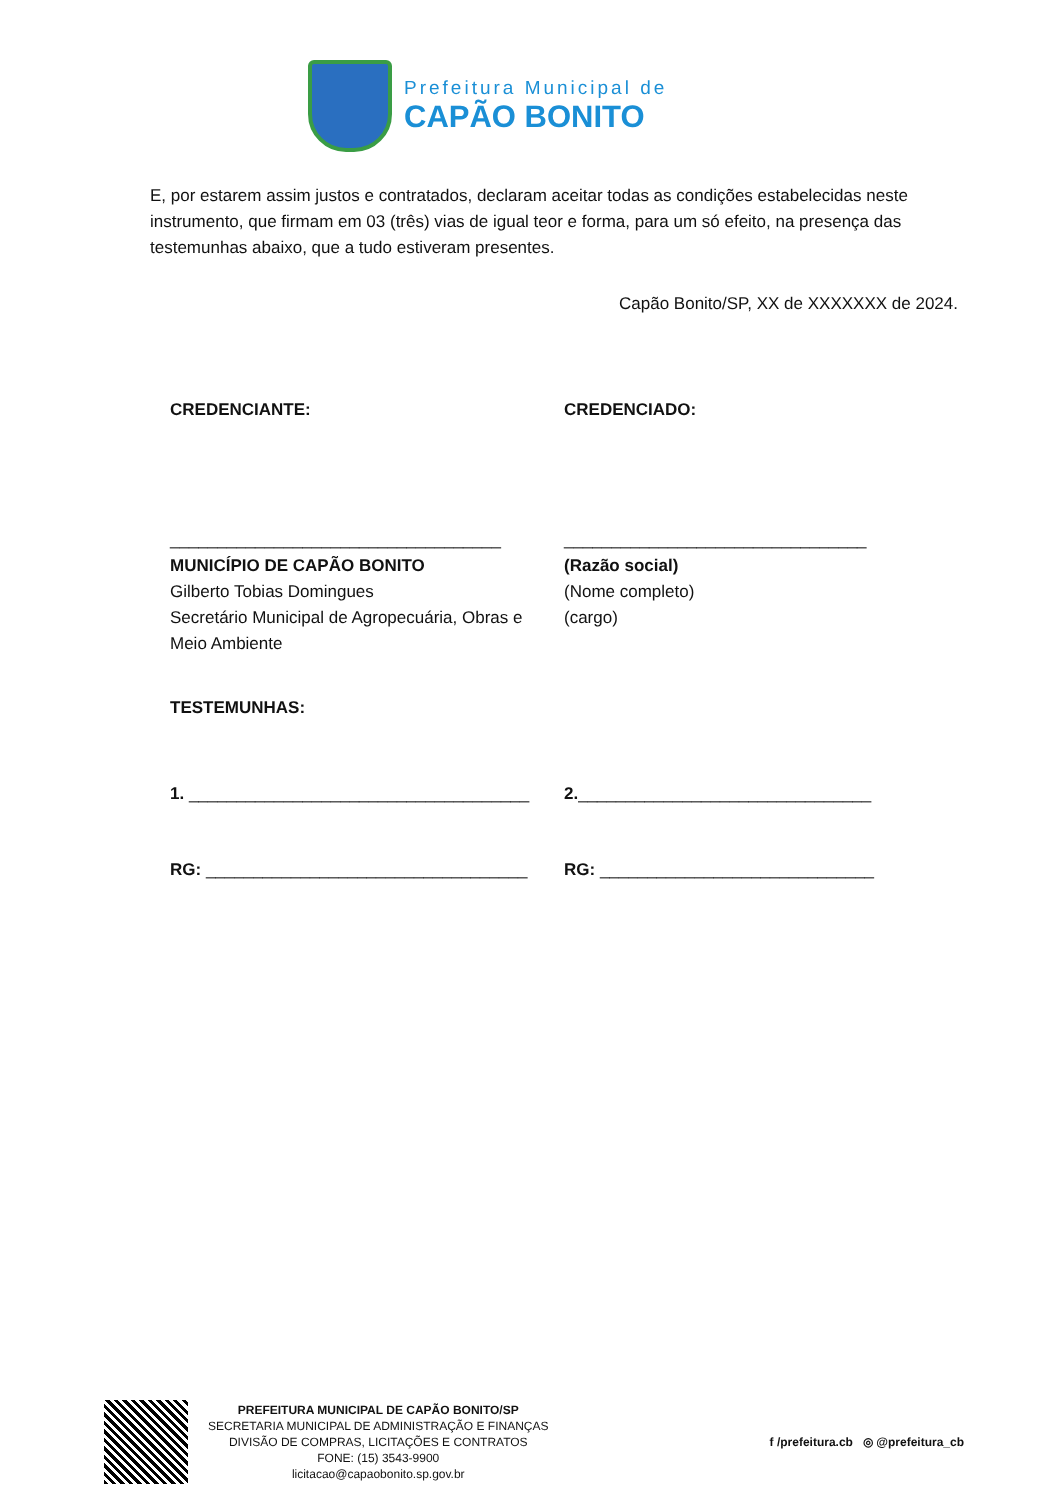Prefeitura Municipal de
CAPÃO BONITO
E, por estarem assim justos e contratados, declaram aceitar todas as condições estabelecidas neste instrumento, que firmam em 03 (três) vias de igual teor e forma, para um só efeito, na presença das testemunhas abaixo, que a tudo estiveram presentes.
Capão Bonito/SP, XX de XXXXXXX de 2024.
CREDENCIANTE:
___________________________________
MUNICÍPIO DE CAPÃO BONITO
Gilberto Tobias Domingues
Secretário Municipal de Agropecuária, Obras e Meio Ambiente
CREDENCIADO:
________________________________
(Razão social)
(Nome completo)
(cargo)
TESTEMUNHAS:
1. ____________________________________ 2._______________________________
RG: __________________________________ RG: _____________________________
PREFEITURA MUNICIPAL DE CAPÃO BONITO/SP
SECRETARIA MUNICIPAL DE ADMINISTRAÇÃO E FINANÇAS
DIVISÃO DE COMPRAS, LICITAÇÕES E CONTRATOS
FONE: (15) 3543-9900
licitacao@capaobonito.sp.gov.br
f /prefeitura.cb ◎ @prefeitura_cb